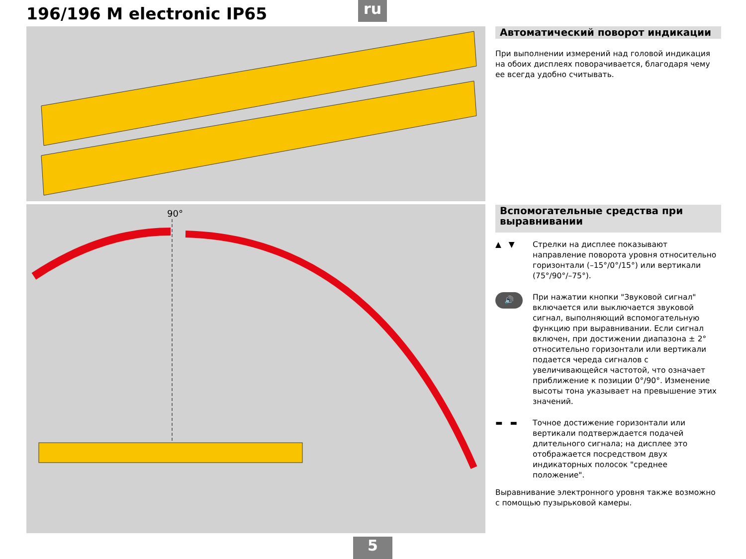196/196 M electronic IP65
ru
90°
Автоматический поворот индикации
При выполнении измерений над головой индикация на обоих дисплеях поворачивается, благодаря чему ее всегда удобно считывать.
Вспомогательные средства при выравнивании
▲ ▼ Стрелки на дисплее показывают направление поворота уровня относительно горизонтали (–15°/0°/15°) или вертикали (75°/90°/–75°).
🔊
При нажатии кнопки "Звуковой сигнал" включается или выключается звуковой сигнал, выполняющий вспомогательную функцию при выравнивании. Если сигнал включен, при достижении диапазона ± 2° относительно горизонтали или вертикали подается череда сигналов с увеличивающейся частотой, что означает приближение к позиции 0°/90°. Изменение высоты тона указывает на превышение этих значений.
▬ ▬ Точное достижение горизонтали или вертикали подтверждается подачей длительного сигнала; на дисплее это отображается посредством двух индикаторных полосок "среднее положение".
Выравнивание электронного уровня также возможно с помощью пузырьковой камеры.
5